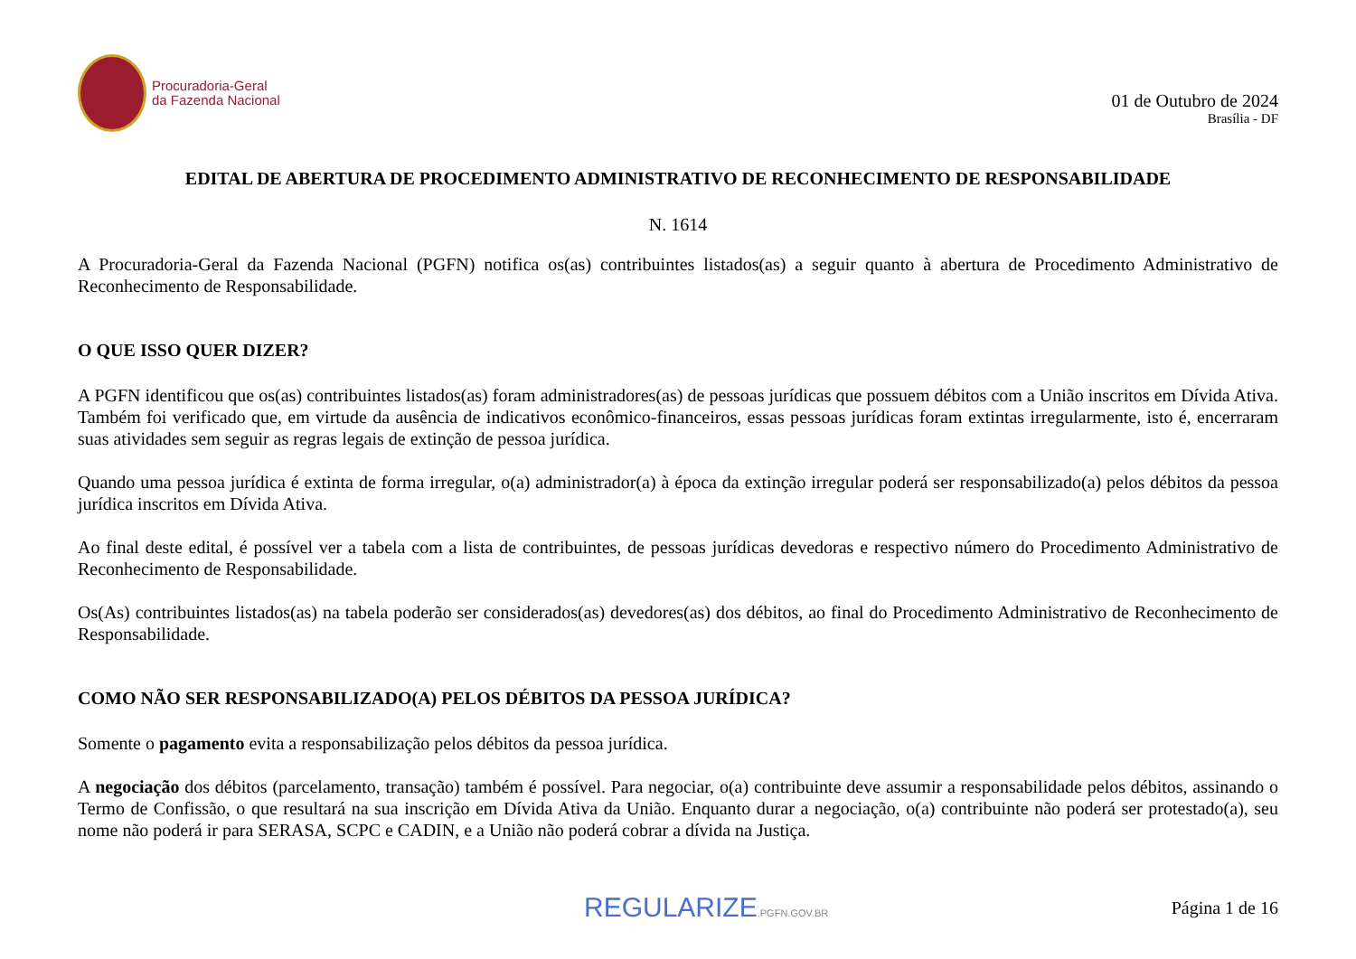Procuradoria-Geral
da Fazenda Nacional
01 de Outubro de 2024
Brasília - DF
EDITAL DE ABERTURA DE PROCEDIMENTO ADMINISTRATIVO DE RECONHECIMENTO DE RESPONSABILIDADE
N. 1614
A Procuradoria-Geral da Fazenda Nacional (PGFN) notifica os(as) contribuintes listados(as) a seguir quanto à abertura de Procedimento Administrativo de Reconhecimento de Responsabilidade.
O QUE ISSO QUER DIZER?
A PGFN identificou que os(as) contribuintes listados(as) foram administradores(as) de pessoas jurídicas que possuem débitos com a União inscritos em Dívida Ativa. Também foi verificado que, em virtude da ausência de indicativos econômico-financeiros, essas pessoas jurídicas foram extintas irregularmente, isto é, encerraram suas atividades sem seguir as regras legais de extinção de pessoa jurídica.
Quando uma pessoa jurídica é extinta de forma irregular, o(a) administrador(a) à época da extinção irregular poderá ser responsabilizado(a) pelos débitos da pessoa jurídica inscritos em Dívida Ativa.
Ao final deste edital, é possível ver a tabela com a lista de contribuintes, de pessoas jurídicas devedoras e respectivo número do Procedimento Administrativo de Reconhecimento de Responsabilidade.
Os(As) contribuintes listados(as) na tabela poderão ser considerados(as) devedores(as) dos débitos, ao final do Procedimento Administrativo de Reconhecimento de Responsabilidade.
COMO NÃO SER RESPONSABILIZADO(A) PELOS DÉBITOS DA PESSOA JURÍDICA?
Somente o pagamento evita a responsabilização pelos débitos da pessoa jurídica.
A negociação dos débitos (parcelamento, transação) também é possível. Para negociar, o(a) contribuinte deve assumir a responsabilidade pelos débitos, assinando o Termo de Confissão, o que resultará na sua inscrição em Dívida Ativa da União. Enquanto durar a negociação, o(a) contribuinte não poderá ser protestado(a), seu nome não poderá ir para SERASA, SCPC e CADIN, e a União não poderá cobrar a dívida na Justiça.
REGULARIZE.PGFN.GOV.BR
Página 1 de 16